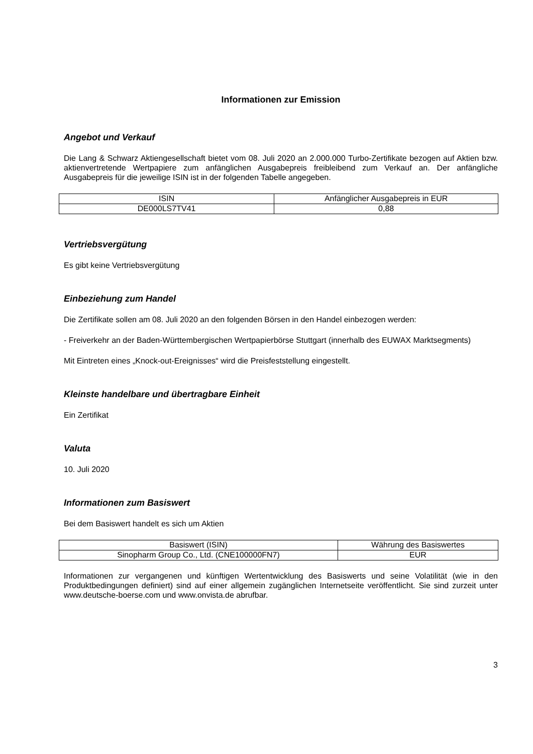Informationen zur Emission
Angebot und Verkauf
Die Lang & Schwarz Aktiengesellschaft bietet vom 08. Juli 2020 an 2.000.000 Turbo-Zertifikate bezogen auf Aktien bzw. aktienvertretende Wertpapiere zum anfänglichen Ausgabepreis freibleibend zum Verkauf an. Der anfängliche Ausgabepreis für die jeweilige ISIN ist in der folgenden Tabelle angegeben.
| ISIN | Anfänglicher Ausgabepreis in EUR |
| --- | --- |
| DE000LS7TV41 | 0,88 |
Vertriebsvergütung
Es gibt keine Vertriebsvergütung
Einbeziehung zum Handel
Die Zertifikate sollen am 08. Juli 2020 an den folgenden Börsen in den Handel einbezogen werden:
- Freiverkehr an der Baden-Württembergischen Wertpapierbörse Stuttgart (innerhalb des EUWAX Marktsegments)
Mit Eintreten eines „Knock-out-Ereignisses“ wird die Preisfeststellung eingestellt.
Kleinste handelbare und übertragbare Einheit
Ein Zertifikat
Valuta
10. Juli 2020
Informationen zum Basiswert
Bei dem Basiswert handelt es sich um Aktien
| Basiswert (ISIN) | Währung des Basiswertes |
| --- | --- |
| Sinopharm Group Co., Ltd. (CNE100000FN7) | EUR |
Informationen zur vergangenen und künftigen Wertentwicklung des Basiswerts und seine Volatilität (wie in den Produktbedingungen definiert) sind auf einer allgemein zugänglichen Internetseite veröffentlicht. Sie sind zurzeit unter www.deutsche-boerse.com und www.onvista.de abrufbar.
3